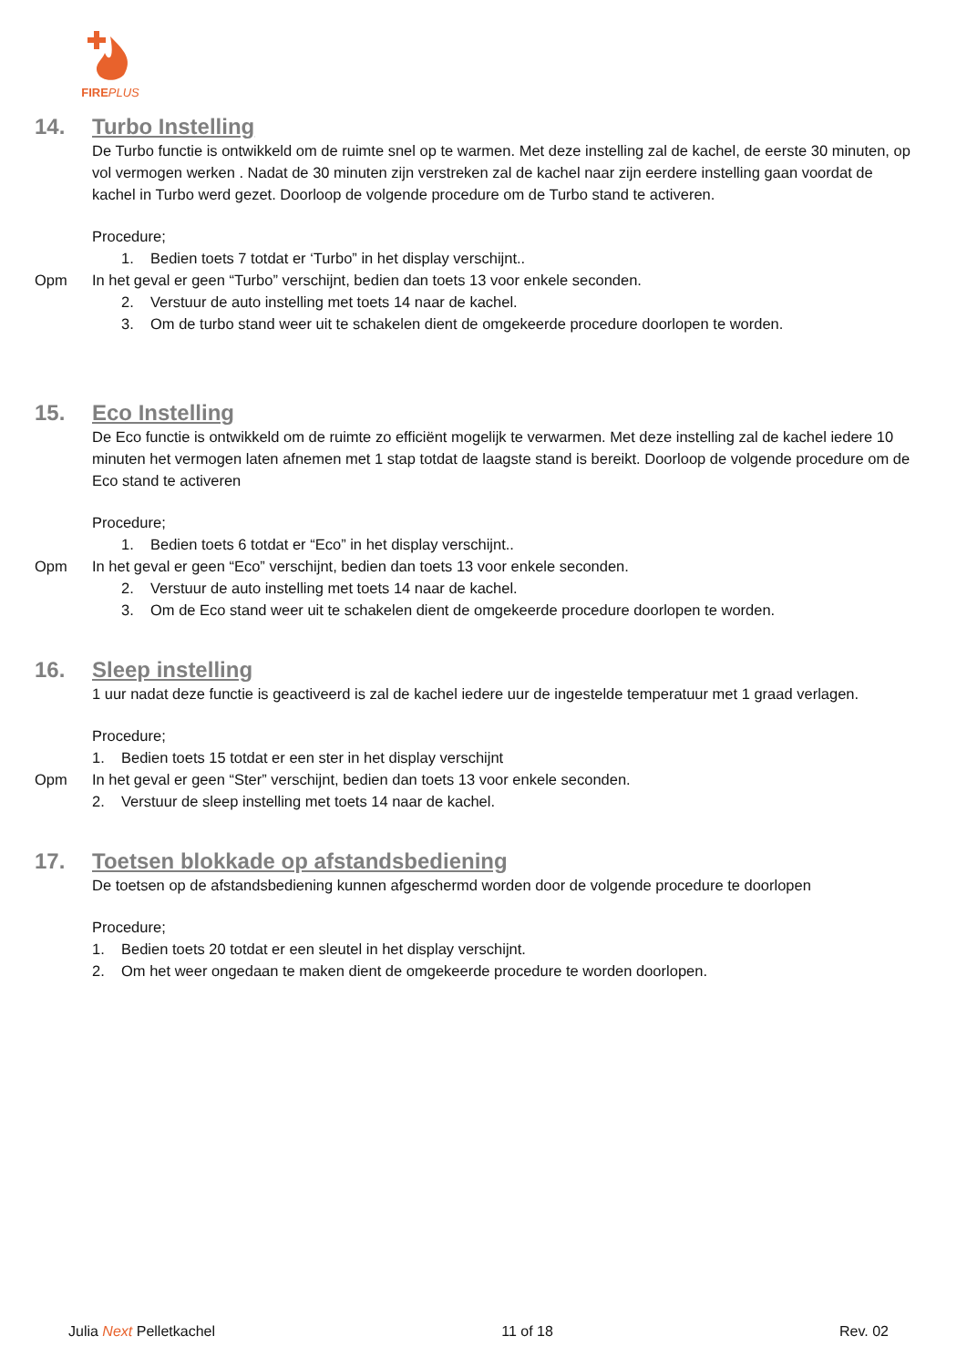FIREPLUS
14. Turbo Instelling
De Turbo functie is ontwikkeld om de ruimte snel op te warmen. Met deze instelling zal de kachel, de eerste 30 minuten, op vol vermogen werken . Nadat de 30 minuten zijn verstreken zal de kachel naar zijn eerdere instelling gaan voordat de kachel in Turbo werd gezet. Doorloop de volgende procedure om de Turbo stand te activeren.
Procedure;
1. Bedien toets 7 totdat er ‘Turbo” in het display verschijnt..
Opm In het geval er geen “Turbo” verschijnt, bedien dan toets 13 voor enkele seconden.
2. Verstuur de auto instelling met toets 14 naar de kachel.
3. Om de turbo stand weer uit te schakelen dient de omgekeerde procedure doorlopen te worden.
15. Eco Instelling
De Eco functie is ontwikkeld om de ruimte zo efficiënt mogelijk te verwarmen. Met deze instelling zal de kachel iedere 10 minuten het vermogen laten afnemen met 1 stap totdat de laagste stand is bereikt. Doorloop de volgende procedure om de Eco stand te activeren
Procedure;
1. Bedien toets 6 totdat er “Eco” in het display verschijnt..
Opm In het geval er geen “Eco” verschijnt, bedien dan toets 13 voor enkele seconden.
2. Verstuur de auto instelling met toets 14 naar de kachel.
3. Om de Eco stand weer uit te schakelen dient de omgekeerde procedure doorlopen te worden.
16. Sleep instelling
1 uur nadat deze functie is geactiveerd is zal de kachel iedere uur de ingestelde temperatuur met 1 graad verlagen.
Procedure;
1. Bedien toets 15 totdat er een ster in het display verschijnt
Opm In het geval er geen “Ster” verschijnt, bedien dan toets 13 voor enkele seconden.
2. Verstuur de sleep instelling met toets 14 naar de kachel.
17. Toetsen blokkade op afstandsbediening
De toetsen op de afstandsbediening kunnen afgeschermd worden door de volgende procedure te doorlopen
Procedure;
1. Bedien toets 20 totdat er een sleutel in het display verschijnt.
2. Om het weer ongedaan te maken dient de omgekeerde procedure te worden doorlopen.
Julia Next Pelletkachel 11 of 18 Rev. 02